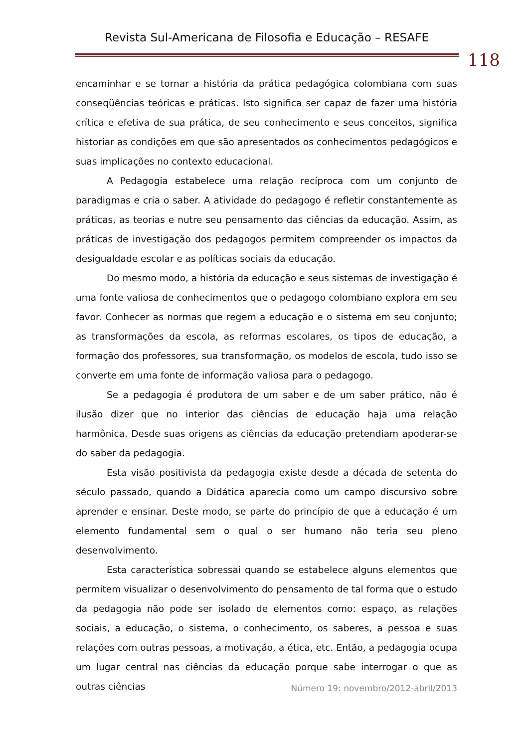Revista Sul-Americana de Filosofia e Educação – RESAFE
118
encaminhar e se tornar a história da prática pedagógica colombiana com suas conseqüências teóricas e práticas. Isto significa ser capaz de fazer uma história crítica e efetiva de sua prática, de seu conhecimento e seus conceitos, significa historiar as condições em que são apresentados os conhecimentos pedagógicos e suas implicações no contexto educacional.
A Pedagogia estabelece uma relação recíproca com um conjunto de paradigmas e cria o saber. A atividade do pedagogo é refletir constantemente as práticas, as teorias e nutre seu pensamento das ciências da educação. Assim, as práticas de investigação dos pedagogos permitem compreender os impactos da desigualdade escolar e as políticas sociais da educação.
Do mesmo modo, a história da educação e seus sistemas de investigação é uma fonte valiosa de conhecimentos que o pedagogo colombiano explora em seu favor. Conhecer as normas que regem a educação e o sistema em seu conjunto; as transformações da escola, as reformas escolares, os tipos de educação, a formação dos professores, sua transformação, os modelos de escola, tudo isso se converte em uma fonte de informação valiosa para o pedagogo.
Se a pedagogia é produtora de um saber e de um saber prático, não é ilusão dizer que no interior das ciências de educação haja uma relação harmônica. Desde suas origens as ciências da educação pretendiam apoderar-se do saber da pedagogia.
Esta visão positivista da pedagogia existe desde a década de setenta do século passado, quando a Didática aparecia como um campo discursivo sobre aprender e ensinar. Deste modo, se parte do princípio de que a educação é um elemento fundamental sem o qual o ser humano não teria seu pleno desenvolvimento.
Esta característica sobressai quando se estabelece alguns elementos que permitem visualizar o desenvolvimento do pensamento de tal forma que o estudo da pedagogia não pode ser isolado de elementos como: espaço, as relações sociais, a educação, o sistema, o conhecimento, os saberes, a pessoa e suas relações com outras pessoas, a motivação, a ética, etc. Então, a pedagogia ocupa um lugar central nas ciências da educação porque sabe interrogar o que as outras ciências
Número 19: novembro/2012-abril/2013